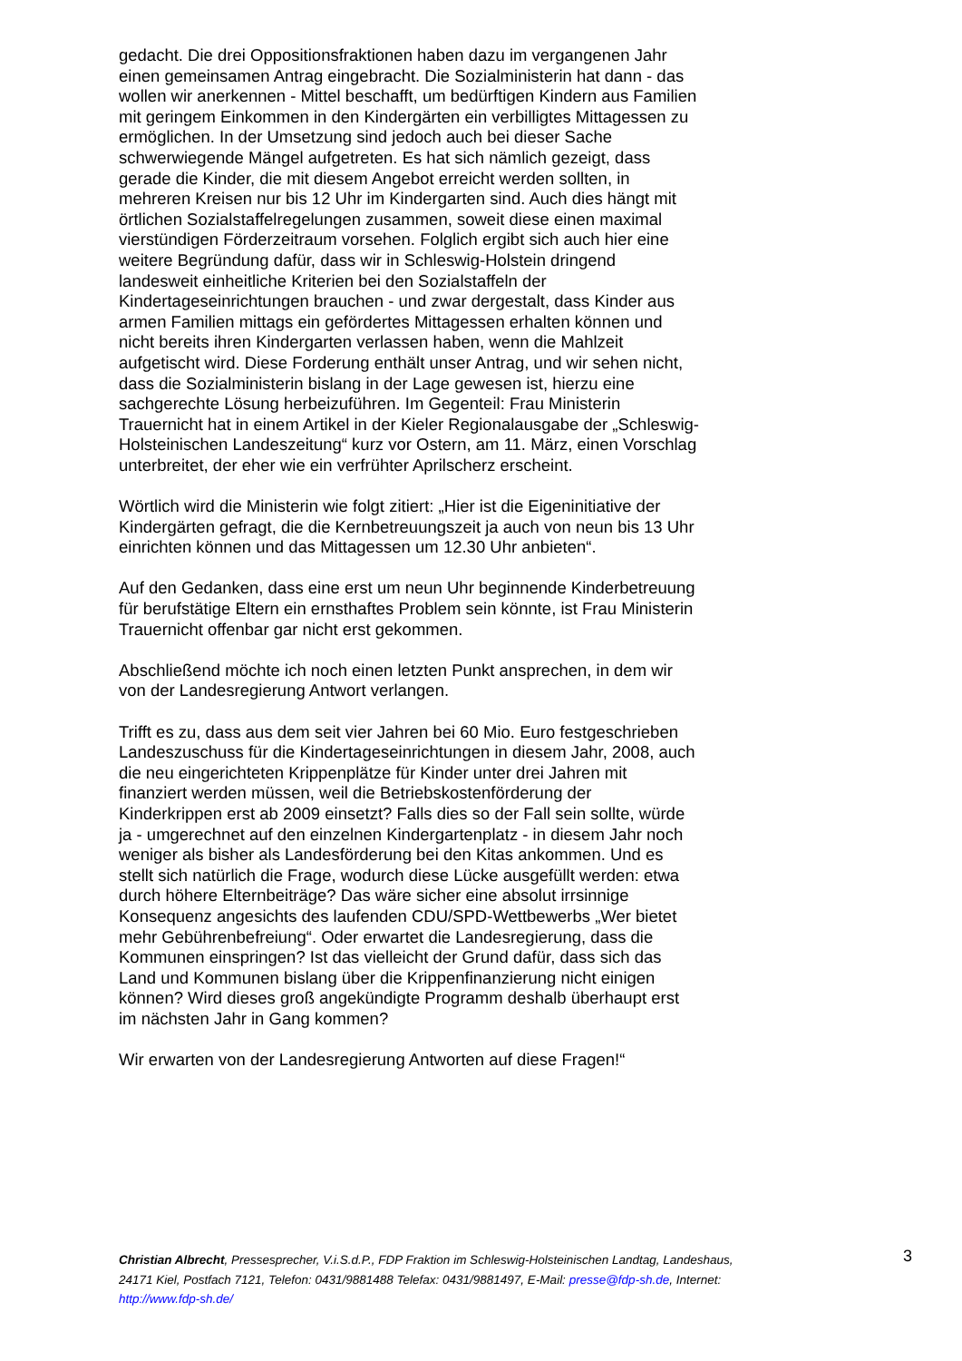gedacht. Die drei Oppositionsfraktionen haben dazu im vergangenen Jahr einen gemeinsamen Antrag eingebracht. Die Sozialministerin hat dann - das wollen wir anerkennen - Mittel beschafft, um bedürftigen Kindern aus Familien mit geringem Einkommen in den Kindergärten ein verbilligtes Mittagessen zu ermöglichen. In der Umsetzung sind jedoch auch bei dieser Sache schwerwiegende Mängel aufgetreten. Es hat sich nämlich gezeigt, dass gerade die Kinder, die mit diesem Angebot erreicht werden sollten, in mehreren Kreisen nur bis 12 Uhr im Kindergarten sind. Auch dies hängt mit örtlichen Sozialstaffelregelungen zusammen, soweit diese einen maximal vierstündigen Förderzeitraum vorsehen. Folglich ergibt sich auch hier eine weitere Begründung dafür, dass wir in Schleswig-Holstein dringend landesweit einheitliche Kriterien bei den Sozialstaffeln der Kindertageseinrichtungen brauchen - und zwar dergestalt, dass Kinder aus armen Familien mittags ein gefördertes Mittagessen erhalten können und nicht bereits ihren Kindergarten verlassen haben, wenn die Mahlzeit aufgetischt wird. Diese Forderung enthält unser Antrag, und wir sehen nicht, dass die Sozialministerin bislang in der Lage gewesen ist, hierzu eine sachgerechte Lösung herbeizuführen. Im Gegenteil: Frau Ministerin Trauernicht hat in einem Artikel in der Kieler Regionalausgabe der „Schleswig-Holsteinischen Landeszeitung“ kurz vor Ostern, am 11. März, einen Vorschlag unterbreitet, der eher wie ein verfrühter Aprilscherz erscheint.
Wörtlich wird die Ministerin wie folgt zitiert: „Hier ist die Eigeninitiative der Kindergärten gefragt, die die Kernbetreuungszeit ja auch von neun bis 13 Uhr einrichten können und das Mittagessen um 12.30 Uhr anbieten“.
Auf den Gedanken, dass eine erst um neun Uhr beginnende Kinderbetreuung für berufstätige Eltern ein ernsthaftes Problem sein könnte, ist Frau Ministerin Trauernicht offenbar gar nicht erst gekommen.
Abschließend möchte ich noch einen letzten Punkt ansprechen, in dem wir von der Landesregierung Antwort verlangen.
Trifft es zu, dass aus dem seit vier Jahren bei 60 Mio. Euro festgeschrieben Landeszuschuss für die Kindertageseinrichtungen in diesem Jahr, 2008, auch die neu eingerichteten Krippenplätze für Kinder unter drei Jahren mit finanziert werden müssen, weil die Betriebskostenförderung der Kinderkrippen erst ab 2009 einsetzt? Falls dies so der Fall sein sollte, würde ja - umgerechnet auf den einzelnen Kindergartenplatz - in diesem Jahr noch weniger als bisher als Landesförderung bei den Kitas ankommen. Und es stellt sich natürlich die Frage, wodurch diese Lücke ausgefüllt werden: etwa durch höhere Elternbeiträge? Das wäre sicher eine absolut irrsinnige Konsequenz angesichts des laufenden CDU/SPD-Wettbewerbs „Wer bietet mehr Gebührenbefreiung“. Oder erwartet die Landesregierung, dass die Kommunen einspringen? Ist das vielleicht der Grund dafür, dass sich das Land und Kommunen bislang über die Krippenfinanzierung nicht einigen können? Wird dieses groß angekündigte Programm deshalb überhaupt erst im nächsten Jahr in Gang kommen?
Wir erwarten von der Landesregierung Antworten auf diese Fragen!“
Christian Albrecht, Pressesprecher, V.i.S.d.P., FDP Fraktion im Schleswig-Holsteinischen Landtag, Landeshaus, 24171 Kiel, Postfach 7121, Telefon: 0431/9881488 Telefax: 0431/9881497, E-Mail: presse@fdp-sh.de, Internet: http://www.fdp-sh.de/
3